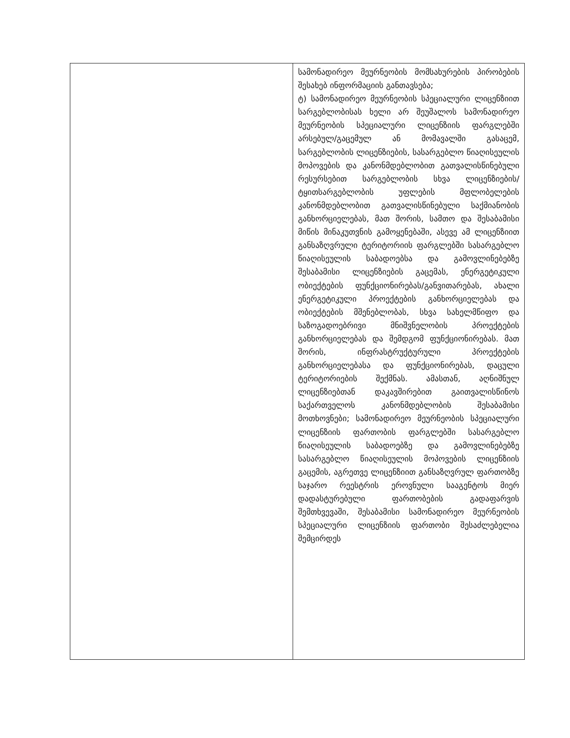| | სამონადირეო მეურნეობის მომსახურების პირობების შესახებ ინფორმაციის განთავსება; ტ) სამონადირეო მეურნეობის სპეციალური ლიცენზიით სარგებლობისას ხელი არ შეუშალოს სამონადირეო მეურნეობის სპეციალური ლიცენზიის ფარგლებში არსებულ/გაცემულ ან მომავალში გასაცემ, სარგებლობის ლიცენზიების, სასარგებლო წიაღისეულის მოპოვების და კანონმდებლობით გათვალისწინებული რესურსებით სარგებლობის სხვა ლიცენზიების/ტყითსარგებლობის უფლების მფლობელების კანონმდებლობით გათვალისწინებული საქმიანობის განხორციელებას, მათ შორის, სამთო და შესაბამისი მიწის მინაკუთვნის გამოყენებაში, ასევე ამ ლიცენზიით განსაზღვრული ტერიტორიის ფარგლებში სასარგებლო წიაღისეულის საბადოებსა და გამოვლინებებზე შესაბამისი ლიცენზიების გაცემას, ენერგეტიკული ობიექტების ფუნქციონირებას/განვითარებას, ახალი ენერგეტიკული პროექტების განხორციელებას და ობიექტების მშენებლობას, სხვა სახელმწიფო და საზოგადოებრივი მნიშვნელობის პროექტების განხორციელებას და შემდგომ ფუნქციონირებას. მათ შორის, ინფრასტრუქტურული პროექტების განხორციელებასა და ფუნქციონირებას, დაცული ტერიტორიების შექმნას. ამასთან, აღნიშნულ ლიცენზიებთან დაკავშირებით გაითვალისწინოს საქართველოს კანონმდებლობის შესაბამისი მოთხოვნები; სამონადირეო მეურნეობის სპეციალური ლიცენზიის ფართობის ფარგლებში სასარგებლო წიაღისეულის საბადოებზე და გამოვლინებებზე სასარგებლო წიაღისეულის მოპოვების ლიცენზიის გაცემის, აგრეთვე ლიცენზიით განსაზღვრულ ფართობზე საჯარო რეესტრის ეროვნული სააგენტოს მიერ დადასტურებული ფართობების გადაფარვის შემთხვევაში, შესაბამისი სამონადირეო მეურნეობის სპეციალური ლიცენზიის ფართობი შესაძლებელია შემცირდეს |